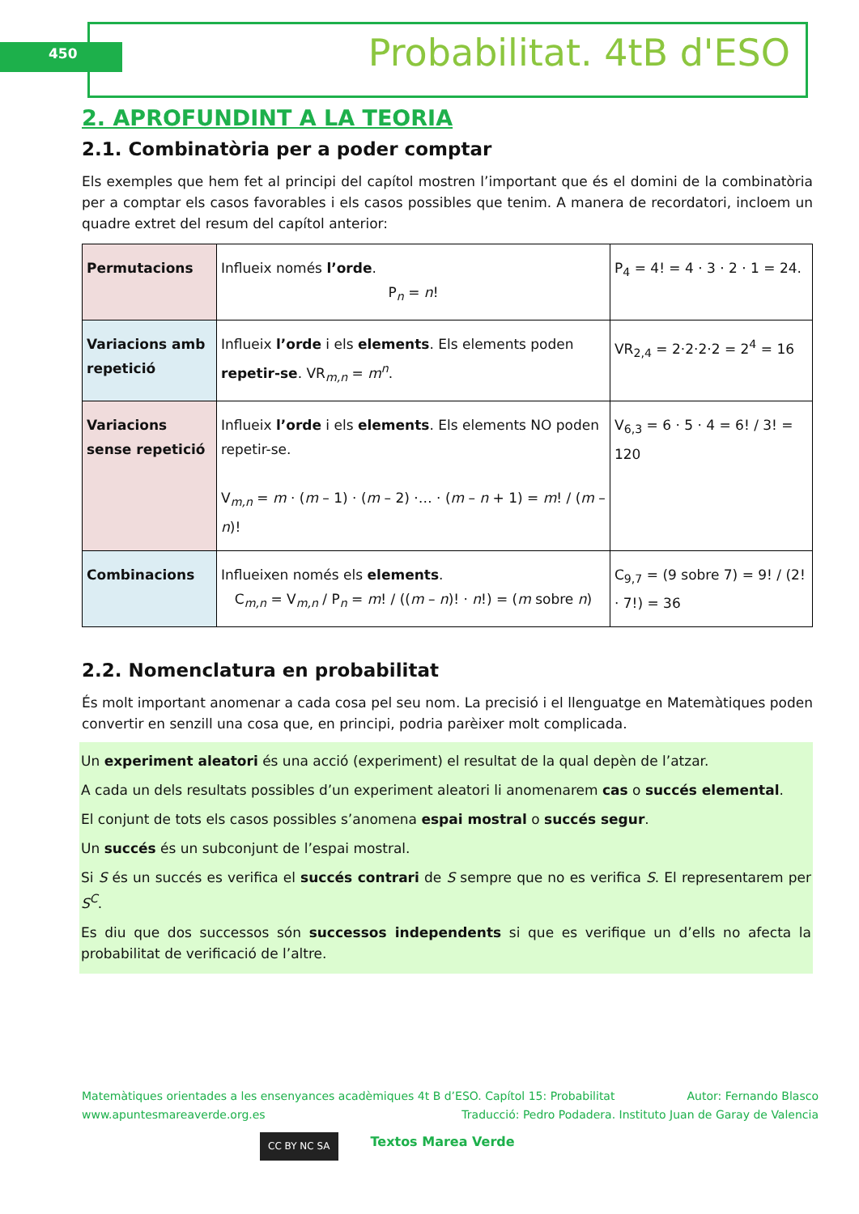450 Probabilitat. 4tB d'ESO
2. APROFUNDINT A LA TEORIA
2.1. Combinatòria per a poder comptar
Els exemples que hem fet al principi del capítol mostren l’important que és el domini de la combinatòria per a comptar els casos favorables i els casos possibles que tenim. A manera de recordatori, incloem un quadre extret del resum del capítol anterior:
| Permutacions | Influeix només l’orde . P<sub>n</sub> = n ! | P<sub>4</sub> = 4! = 4 · 3 · 2 · 1 = 24. |
| Variacions amb repetició | Influeix l’orde i els elements . Els elements poden repetir-se . VR<sub>m,n</sub> = m<sup>n</sup>. | VR<sub>2,4</sub> = 2·2·2·2 = 2<sup>4</sup> = 16 |
| Variacions sense repetició | Influeix l’orde i els elements . Els elements NO poden repetir-se. V<sub>m,n</sub> = m · ( m – 1) · ( m – 2) ·… · ( m – n + 1) = m ! / ( m – n )! | V<sub>6,3</sub> = 6 · 5 · 4 = 6! / 3! = 120 |
| Combinacions | Influeixen només els elements . C<sub>m,n</sub> = V<sub>m,n</sub> / P<sub>n</sub> = m ! / (( m – n )! · n !) = ( m sobre n ) | C<sub>9,7</sub> = (9 sobre 7) = 9! / (2! · 7!) = 36 |
2.2. Nomenclatura en probabilitat
És molt important anomenar a cada cosa pel seu nom. La precisió i el llenguatge en Matemàtiques poden convertir en senzill una cosa que, en principi, podria parèixer molt complicada.
Un experiment aleatori és una acció (experiment) el resultat de la qual depèn de l’atzar.
A cada un dels resultats possibles d’un experiment aleatori li anomenarem cas o succés elemental.
El conjunt de tots els casos possibles s’anomena espai mostral o succés segur.
Un succés és un subconjunt de l’espai mostral.
Si S és un succés es verifica el succés contrari de S sempre que no es verifica S. El representarem per S<sup>C</sup>.
Es diu que dos successos són successos independents si que es verifique un d’ells no afecta la probabilitat de verificació de l’altre.
Matemàtiques orientades a les ensenyances acadèmiques 4t B d’ESO. Capítol 15: Probabilitat Autor: Fernando Blasco
www.apuntesmareaverde.org.es Traducció: Pedro Podadera. Instituto Juan de Garay de Valencia
CC BY NC SA Textos Marea Verde